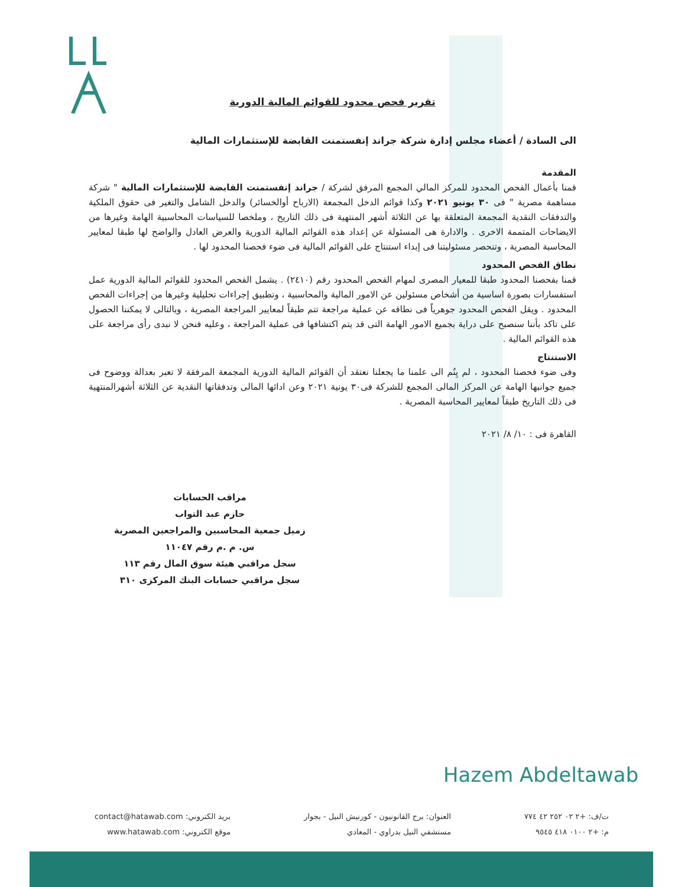تقرير فحص محدود للقوائم المالية الدورية
الى السادة / أعضاء مجلس إدارة شركة جراند إنفستمنت القابضة للإستثمارات المالية
المقدمة
قمنا بأعمال الفحص المحدود للمركز المالي المجمع المرفق لشركة / جراند إنفستمنت القابضة للإستثمارات المالية " شركة مساهمة مصرية " فى ٣٠ يونيو ٢٠٢١ وكذا قوائم الدخل المجمعة (الارباح أوالخسائر) والدخل الشامل والتغير فى حقوق الملكية والتدفقات النقدية المجمعة المتعلقة بها عن الثلاثة أشهر المنتهية فى ذلك التاريخ ، وملخصا للسياسات المحاسبية الهامة وغيرها من الايضاحات المتممة الاخرى . والادارة هى المسئولة عن إعداد هذه القوائم المالية الدورية والعرض العادل والواضح لها طبقا لمعايير المحاسبة المصرية ، وتنحصر مسئوليتنا فى إبداء استنتاج على القوائم المالية فى ضوء فحصنا المحدود لها .
نطاق الفحص المحدود
قمنا بفحصنا المحدود طبقا للمعيار المصرى لمهام الفحص المحدود رقم (٢٤١٠) . يشمل الفحص المحدود للقوائم المالية الدورية عمل استفسارات بصورة اساسية من أشخاص مسئولين عن الامور المالية والمحاسبية ، وتطبيق إجراءات تحليلية وغيرها من إجراءات الفحص المحدود . ويقل الفحص المحدود جوهرياً فى نطاقه عن عملية مراجعة تتم طبقاً لمعايير المراجعة المصرية ، وبالتالى لا يمكننا الحصول على تاكد بأننا سنصبح على دراية بجميع الامور الهامة التى قد يتم اكتشافها فى عملية المراجعة ، وعليه فنحن لا نبدى رأى مراجعة على هذه القوائم المالية .
الاستنتاج
وفى ضوء فحصنا المحدود ، لم يِنُم الى علمنا ما يجعلنا نعتقد أن القوائم المالية الدورية المجمعة المرفقة لا تعبر بعدالة ووضوح فى جميع جوانبها الهامة عن المركز المالى المجمع للشركة فى٣٠ يونية ٢٠٢١ وعن ادائها المالى وتدفقاتها النقدية عن الثلاثة أشهرالمنتهية فى ذلك التاريخ طبقاً لمعايير المحاسبة المصرية .
القاهرة فى : ١٠/ ٨/ ٢٠٢١
مراقب الحسابات
حازم عبد التواب
زميل جمعية المحاسبين والمراجعين المصرية
س. م .م رقم ١١٠٤٧
سجل مراقبي هيئة سوق المال رقم ١١٣
سجل مراقبي حسابات البنك المركزى ٣١٠
Hazem Abdeltawab
ت/ف: +٢ ٠٢ ٢٥٢ ٤٢ ٧٧٤
م: +٢ ٠١٠٠ ٤١٨ ٩٥٤٥
العنوان: برج القانونيون - كورنيش النيل - بجوار
مستشفي النيل بدراوي - المعادي
بريد الكتروني: contact@hatawab.com
موقع الكتروني: www.hatawab.com